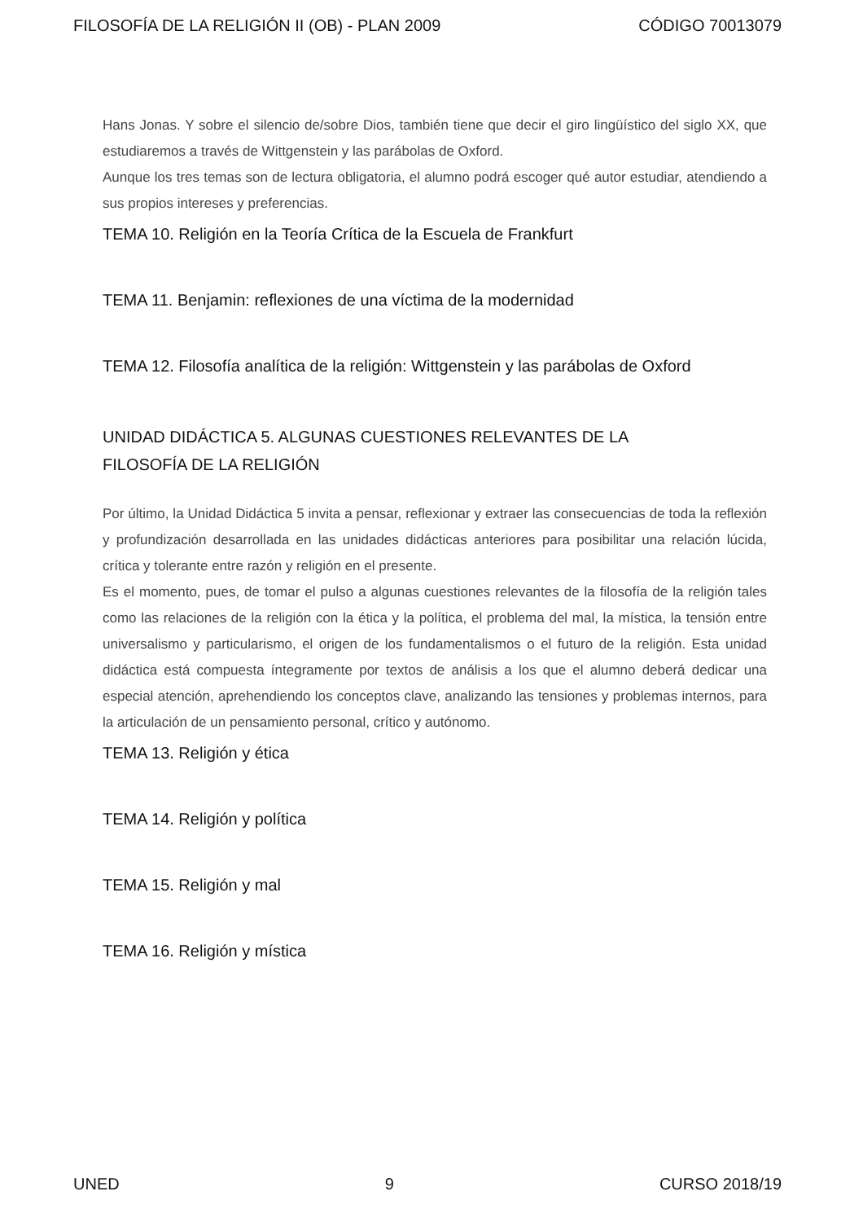FILOSOFÍA DE LA RELIGIÓN II (OB) - PLAN 2009 CÓDIGO 70013079
Hans Jonas. Y sobre el silencio de/sobre Dios, también tiene que decir el giro lingüístico del siglo XX, que estudiaremos a través de Wittgenstein y las parábolas de Oxford.
Aunque los tres temas son de lectura obligatoria, el alumno podrá escoger qué autor estudiar, atendiendo a sus propios intereses y preferencias.
TEMA 10. Religión en la Teoría Crítica de la Escuela de Frankfurt
TEMA 11. Benjamin: reflexiones de una víctima de la modernidad
TEMA 12. Filosofía analítica de la religión: Wittgenstein y las parábolas de Oxford
UNIDAD DIDÁCTICA 5. ALGUNAS CUESTIONES RELEVANTES DE LA
FILOSOFÍA DE LA RELIGIÓN
Por último, la Unidad Didáctica 5 invita a pensar, reflexionar y extraer las consecuencias de toda la reflexión y profundización desarrollada en las unidades didácticas anteriores para posibilitar una relación lúcida, crítica y tolerante entre razón y religión en el presente.
Es el momento, pues, de tomar el pulso a algunas cuestiones relevantes de la filosofía de la religión tales como las relaciones de la religión con la ética y la política, el problema del mal, la mística, la tensión entre universalismo y particularismo, el origen de los fundamentalismos o el futuro de la religión. Esta unidad didáctica está compuesta íntegramente por textos de análisis a los que el alumno deberá dedicar una especial atención, aprehendiendo los conceptos clave, analizando las tensiones y problemas internos, para la articulación de un pensamiento personal, crítico y autónomo.
TEMA 13. Religión y ética
TEMA 14. Religión y política
TEMA 15. Religión y mal
TEMA 16. Religión y mística
UNED 9 CURSO 2018/19